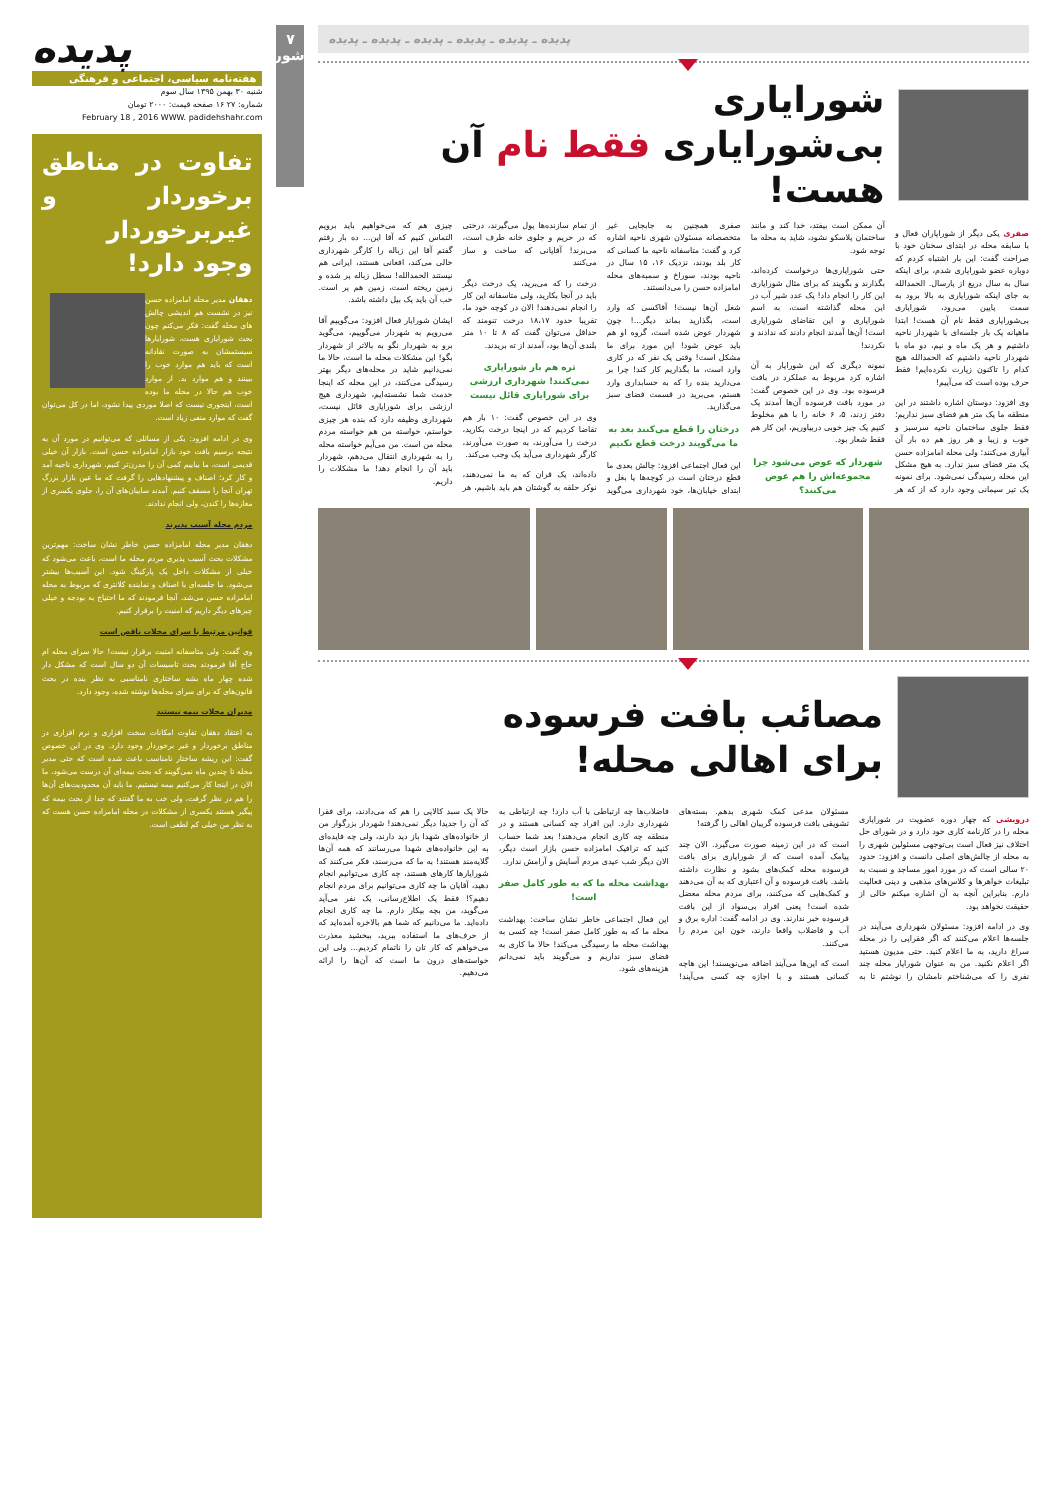پدیده ـ پدیده ـ پدیده ـ پدیده ـ پدیده ـ پدیده
شورایاری
بی‌شورایاری فقط نام آن هست!
صفری یکی دیگر از شورایاران فعال و با سابقه محله در ابتدای سخنان خود با صراحت گفت: این بار اشتباه کردم که دوباره عضو شورایاری شدم، برای اینکه سال به سال دریغ از پارسال. الحمدالله به جای اینکه شورایاری به بالا برود به سمت پایین می‌رود، شورایاری بی‌شورایاری فقط نام آن هست! ابتدا ماهیانه یک بار جلسه‌ای با شهردار ناحیه داشتیم و هر یک ماه و نیم، دو ماه با شهردار ناحیه داشتیم که الحمدالله هیچ کدام را تاکنون زیارت نکرده‌ایم! فقط حرف بوده است که می‌آییم!
وی افزود: دوستان اشاره داشتند در این منطقه ما یک متر هم فضای سبز نداریم؛ فقط جلوی ساختمان ناحیه سرسبز و خوب و زیبا و هر روز هم ده بار آن آبیاری می‌کنند؛ ولی محله امامزاده حسن یک متر فضای سبز ندارد. به هیچ مشکل این محله رسیدگی نمی‌شود. برای نمونه یک تیر سیمانی وجود دارد که از که هر آن ممکن است بیفتد، خدا کند و مانند ساختمان پلاسکو نشود، شاید به محله ما توجه شود.
حتی شورایاری‌ها درخواست کرده‌اند، بگذارند و بگویند که برای مثال شورایاری این کار را انجام داد! یک عدد شیر آب در این محله گذاشته است، به اسم شورایاری و این تقاضای شورایاری است! آن‌ها آمدند انجام دادند که ندادند و نکردند!
نمونه دیگری که این شورایار به آن اشاره کرد مربوط به عملکرد در بافت فرسوده بود. وی در این خصوص گفت: در مورد بافت فرسوده آن‌ها آمدند یک دفتر زدند، ۵، ۶ خانه را با هم مخلوط کنیم یک چیز خوبی دربیاوریم، این کار هم فقط شعار بود.
شهردار که عوض می‌شود چرا مجموعه‌اش را هم عوض می‌کنند؟
صفری همچنین به جابجایی غیر متخصصانه مسئولان شهری ناحیه اشاره کرد و گفت: متاسفانه ناحیه ما کسانی که کار بلد بودند، نزدیک ۱۶، ۱۵ سال در ناحیه بودند، سوراخ و سمبه‌های محله امامزاده حسن را می‌دانستند.
شغل آن‌ها نیست! آقاکسی که وارد است، بگذارید بماند دیگر...! چون شهردار عوض شده است، گروه او هم باید عوض شود! این مورد برای ما مشکل است! وقتی یک نفر که در کاری وارد است، ما بگذاریم کار کند! چرا بر می‌دارید بنده را که به حسابداری وارد هستم، می‌برید در قسمت فضای سبز می‌گذارید.
درختان را قطع می‌کنند بعد به ما می‌گویند درخت قطع نکنیم
این فعال اجتماعی افزود: چالش بعدی ما قطع درختان است در کوچه‌ها یا بغل و ابتدای خیابان‌ها، خود شهرداری می‌گوید از تمام سازنده‌ها پول می‌گیرند، درختی که در حریم و جلوی خانه طرف است، می‌برند! آقایانی که ساخت و ساز می‌کنند
درخت را که می‌برید، یک درخت دیگر باید در آنجا بکارید، ولی متاسفانه این کار را انجام نمی‌دهند! الان در کوچه خود ما، تقریبا حدود ۱۸،۱۷ درخت تنومند که حداقل می‌توان گفت که ۸ تا ۱۰ متر بلندی آن‌ها بود، آمدند از ته بریدند.
تره هم بار شورایاری نمی‌کنند! شهرداری ارزشی برای شورایاری قائل نیست
وی در این خصوص گفت: ۱۰ بار هم تقاضا کردیم که در اینجا درخت بکارید، درخت را می‌آورند، به صورت می‌آورند، کارگر شهرداری می‌آید یک وجب می‌کند.
داده‌اند، یک قران که به ما نمی‌دهند، نوکر حلقه به گوشتان هم باید باشیم، هر چیزی هم که می‌خواهیم باید برویم التماس کنیم که آقا این... ده بار رفتم گفتم آقا این زباله را کارگر شهرداری خالی می‌کند، افغانی هستند، ایرانی هم نیستند الحمدالله! سطل زباله پر شده و زمین ریخته است، زمین هم پر است. خب آن باید یک بیل داشته باشد.
ایشان شورایار فعال افزود: می‌گوییم آقا می‌رویم به شهردار می‌گوییم، می‌گوید برو به شهردار نگو به بالاتر از شهردار بگو! این مشکلات محله ما است، حالا ما نمی‌دانیم شاید در محله‌های دیگر بهتر رسیدگی می‌کنند، در این محله که اینجا خدمت شما نشسته‌ایم، شهرداری هیچ ارزشی برای شورایاری قائل نیست، شهرداری وظیفه دارد که بنده هر چیزی خواستم، خواسته من هم خواسته مردم محله من است. من می‌آیم خواسته محله را به شهرداری انتقال می‌دهم، شهردار باید آن را انجام دهد! ما مشکلات را داریم.
مصائب بافت فرسوده
برای اهالی محله!
درویشی که چهار دوره عضویت در شورایاری محله را در کارنامه کاری خود دارد و در شورای حل اختلاف نیز فعال است بی‌توجهی مسئولین شهری را به محله از چالش‌های اصلی دانست و افزود: حدود ۲۰ سالی است که در مورد امور مساجد و نسبت به تبلیغات خواهرها و کلاس‌های مذهبی و دینی فعالیت دارم. بنابراین آنچه به آن اشاره میکنم خالی از حقیقت نخواهد بود.
وی در ادامه افزود: مسئولان شهرداری می‌آیند در جلسه‌ها اعلام می‌کنند که اگر فقرایی را در محله سراغ دارید، به ما اعلام کنید. حتی مدیون هستید اگر اعلام نکنید. من به عنوان شورایار محله چند نفری را که می‌شناختم نامشان را نوشتم تا به مسئولان مدعی کمک شهری بدهم. بسته‌های تشویقی بافت فرسوده گریبان اهالی را گرفته!
است که در این زمینه صورت می‌گیرد. الان چند پیامک آمده است که از شورایاری برای بافت فرسوده محله کمک‌های بشود و نظارت داشته باشد. بافت فرسوده و آن اعتباری که به آن می‌دهند و کمک‌هایی که می‌کنند، برای مردم محله معضل شده است! یعنی افراد بی‌سواد از این بافت فرسوده خبر ندارند. وی در ادامه گفت: اداره برق و آب و فاضلاب واقعا دارند، خون این مردم را می‌کنند.
است که این‌ها می‌آیند اضافه می‌نویسند! این هاچه کسانی هستند و با اجازه چه کسی می‌آیند! فاضلاب‌ها چه ارتباطی با آب دارد! چه ارتباطی به شهرداری دارد. این افراد چه کسانی هستند و در منطقه چه کاری انجام می‌دهند! بعد شما حساب کنید که ترافیک امامزاده حسن بازار است دیگر، الان دیگر شب عیدی مردم آسایش و آرامش ندارد.
بهداشت محله ما که به طور کامل صفر است!
این فعال اجتماعی خاطر نشان ساخت: بهداشت محله ما که به طور کامل صفر است! چه کسی به بهداشت محله ما رسیدگی می‌کند! حالا ما کاری به فضای سبز نداریم و می‌گویند باید نمی‌دانم هزینه‌های شود.
حالا یک سبد کالایی را هم که می‌دادند، برای فقرا که آن را جدیدا دیگر نمی‌دهند! شهردار بزرگوار من از خانواده‌های شهدا باز دید دارند، ولی چه فایده‌ای به این خانواده‌های شهدا می‌رسانند که همه آن‌ها گلایه‌مند هستند! به ما که می‌رسند، فکر می‌کنند که شورایارها کارهای هستند، چه کاری می‌توانیم انجام دهید، آقایان ما چه کاری می‌توانیم برای مردم انجام دهیم؟! فقط یک اطلاع‌رسانی، یک نفر می‌آید می‌گوید، من بچه بیکار دارم. ما چه کاری انجام داده‌اید. ما می‌دانیم که شما هم بالاخره آمده‌اید که از حرف‌های ما استفاده ببرید، ببخشید معذرت می‌خواهم که کار تان را ناتمام کردیم... ولی این خواسته‌های درون ما است که آن‌ها را ارائه می‌دهیم.
۷
شورایاری
پدیده
هفته‌نامه سیاسی، اجتماعی و فرهنگی
شنبه ۳۰ بهمن ۱۳۹۵ سال سوم
شماره: ۲۷ ۱۶ صفحه قیمت: ۲۰۰۰ تومان
February 18 , 2016 WWW. padidehshahr.com
تفاوت در مناطق برخوردار و غیربرخوردار وجود دارد!
دهقان مدیر محله امامزاده حسن نیز در نشست هم اندیشی چالش های محله گفت: فکر می‌کنم چون بحث شورایاری هست، شورایارها سیستمشان به صورت نقادانه است که باید هم موارد خوب را ببینند و هم موارد بد. از موارد خوب هم حالا در محله ما بوده است، اینجوری نیست که اصلا موردی پیدا نشود، اما در کل می‌توان گفت که موارد منفی زیاد است.
وی در ادامه افزود: یکی از مسائلی که می‌توانیم در مورد آن به نتیجه برسیم بافت خود بازار امامزاده حسن است. بازار آن خیلی قدیمی است، ما بیاییم کمی آن را مدرن‌تر کنیم، شهرداری ناحیه آمد و کار کرد؛ اصناف و پیشنهادهایی را گرفت که ما عین بازار بزرگ تهران آنجا را مسقف کنیم. آمدند سایبان‌های آن را، جلوی یکسری از مغازه‌ها را کندن، ولی انجام ندادند.
مردم محله آسیب پذیرند
دهقان مدیر محله امامزاده حسن خاطر نشان ساخت: مهم‌ترین مشکلات بحث آسیب پذیری مردم محله ما است، باعث می‌شود که خیلی از مشکلات داخل یک پارکینگ شود. این آسیب‌ها بیشتر می‌شود. ما جلسه‌ای با اصناف و نماینده کلانتری که مربوط به محله امامزاده حسن می‌شد، آنجا فرمودند که ما احتیاج به بودجه و خیلی چیزهای دیگر داریم که امنیت را برقرار کنیم.
قوانین مرتبط با سرای محلات ناقص است
وی گفت: ولی متاسفانه امنیت برقرار نیست! حالا سرای محله ام حاج آقا فرمودند بحث تاسیسات آن دو سال است که مشکل دار شده چهار ماه بشه ساختاری نامناسبی به نظر بنده در بحث قانون‌های که برای سرای محله‌ها نوشته شده، وجود دارد.
مدیران محلات بیمه نیستند
به اعتقاد دهقان تفاوت امکانات سخت افزاری و نرم افزاری در مناطق برخوردار و غیر برخوردار وجود دارد. وی در این خصوص گفت: این ریشه ساختار نامناسب باعث شده است که حتی مدیر محله تا چندین ماه نمی‌گویند که بحث بیمه‌ای آن درست می‌شود، ما الان در اینجا کار می‌کنیم بیمه نیستیم. ما باید آن محدودیت‌های آن‌ها را هم در نظر گرفت، ولی خب به ما گفتند که جدا از بحث بیمه که پیگیر هستند یکسری از مشکلات در محله امامزاده حسن هست که به نظر من خیلی کم لطفی است.